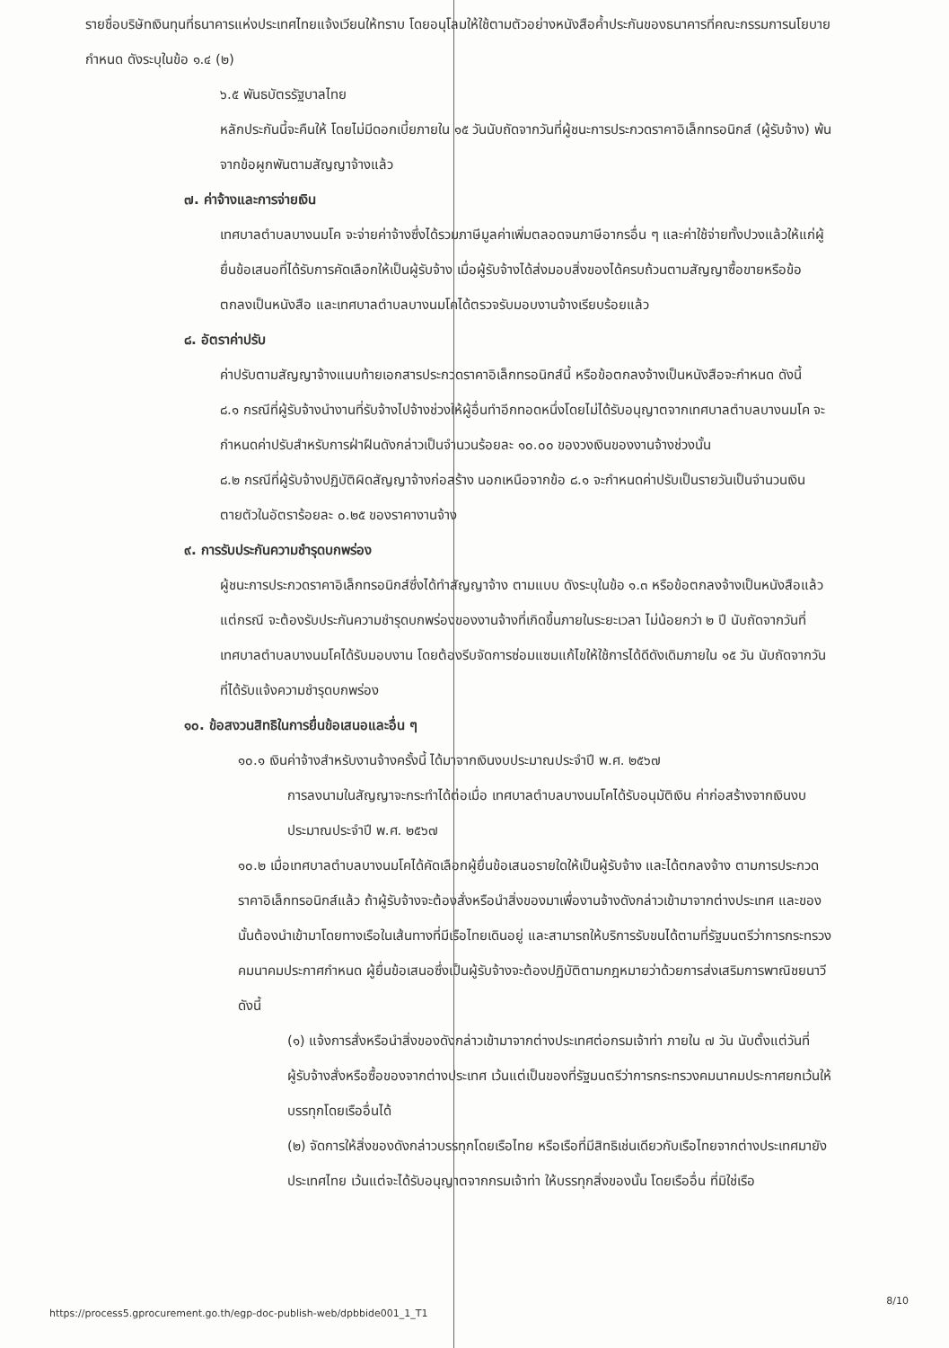รายชื่อบริษัทเงินทุนที่ธนาคารแห่งประเทศไทยแจ้งเวียนให้ทราบ โดยอนุโลมให้ใช้ตามตัวอย่างหนังสือค้ำประกันของธนาคารที่คณะกรรมการนโยบายกำหนด ดังระบุในข้อ ๑.๔ (๒)
๖.๕ พันธบัตรรัฐบาลไทย
หลักประกันนี้จะคืนให้ โดยไม่มีดอกเบี้ยภายใน ๑๕ วันนับถัดจากวันที่ผู้ชนะการประกวดราคาอิเล็กทรอนิกส์ (ผู้รับจ้าง) พ้นจากข้อผูกพันตามสัญญาจ้างแล้ว
๗. ค่าจ้างและการจ่ายเงิน
เทศบาลตำบลบางนมโค จะจ่ายค่าจ้างซึ่งได้รวมภาษีมูลค่าเพิ่มตลอดจนภาษีอากรอื่น ๆ และค่าใช้จ่ายทั้งปวงแล้วให้แก่ผู้ยื่นข้อเสนอที่ได้รับการคัดเลือกให้เป็นผู้รับจ้าง เมื่อผู้รับจ้างได้ส่งมอบสิ่งของได้ครบถ้วนตามสัญญาซื้อขายหรือข้อตกลงเป็นหนังสือ และเทศบาลตำบลบางนมโคได้ตรวจรับมอบงานจ้างเรียบร้อยแล้ว
๘. อัตราค่าปรับ
ค่าปรับตามสัญญาจ้างแนบท้ายเอกสารประกวดราคาอิเล็กทรอนิกส์นี้ หรือข้อตกลงจ้างเป็นหนังสือจะกำหนด ดังนี้
๘.๑ กรณีที่ผู้รับจ้างนำงานที่รับจ้างไปจ้างช่วงให้ผู้อื่นทำอีกทอดหนึ่งโดยไม่ได้รับอนุญาตจากเทศบาลตำบลบางนมโค จะกำหนดค่าปรับสำหรับการฝ่าฝืนดังกล่าวเป็นจำนวนร้อยละ ๑๐.๐๐ ของวงเงินของงานจ้างช่วงนั้น
๘.๒ กรณีที่ผู้รับจ้างปฏิบัติผิดสัญญาจ้างก่อสร้าง นอกเหนือจากข้อ ๘.๑ จะกำหนดค่าปรับเป็นรายวันเป็นจำนวนเงินตายตัวในอัตราร้อยละ ๐.๒๕ ของราคางานจ้าง
๙. การรับประกันความชำรุดบกพร่อง
ผู้ชนะการประกวดราคาอิเล็กทรอนิกส์ซึ่งได้ทำสัญญาจ้าง ตามแบบ ดังระบุในข้อ ๑.๓ หรือข้อตกลงจ้างเป็นหนังสือแล้วแต่กรณี จะต้องรับประกันความชำรุดบกพร่องของงานจ้างที่เกิดขึ้นภายในระยะเวลา ไม่น้อยกว่า ๒ ปี นับถัดจากวันที่เทศบาลตำบลบางนมโคได้รับมอบงาน โดยต้องรีบจัดการซ่อมแซมแก้ไขให้ใช้การได้ดีดังเดิมภายใน ๑๕ วัน นับถัดจากวันที่ได้รับแจ้งความชำรุดบกพร่อง
๑๐. ข้อสงวนสิทธิในการยื่นข้อเสนอและอื่น ๆ
๑๐.๑ เงินค่าจ้างสำหรับงานจ้างครั้งนี้ ได้มาจากเงินงบประมาณประจำปี พ.ศ. ๒๕๖๗
การลงนามในสัญญาจะกระทำได้ต่อเมื่อ เทศบาลตำบลบางนมโคได้รับอนุมัติเงิน ค่าก่อสร้างจากเงินงบประมาณประจำปี พ.ศ. ๒๕๖๗
๑๐.๒ เมื่อเทศบาลตำบลบางนมโคได้คัดเลือกผู้ยื่นข้อเสนอรายใดให้เป็นผู้รับจ้าง และได้ตกลงจ้าง ตามการประกวดราคาอิเล็กทรอนิกส์แล้ว ถ้าผู้รับจ้างจะต้องสั่งหรือนำสิ่งของมาเพื่องานจ้างดังกล่าวเข้ามาจากต่างประเทศ และของนั้นต้องนำเข้ามาโดยทางเรือในเส้นทางที่มีเรือไทยเดินอยู่ และสามารถให้บริการรับขนได้ตามที่รัฐมนตรีว่าการกระทรวงคมนาคมประกาศกำหนด ผู้ยื่นข้อเสนอซึ่งเป็นผู้รับจ้างจะต้องปฏิบัติตามกฎหมายว่าด้วยการส่งเสริมการพาณิชยนาวี ดังนี้
(๑) แจ้งการสั่งหรือนำสิ่งของดังกล่าวเข้ามาจากต่างประเทศต่อกรมเจ้าท่า ภายใน ๗ วัน นับตั้งแต่วันที่ผู้รับจ้างสั่งหรือซื้อของจากต่างประเทศ เว้นแต่เป็นของที่รัฐมนตรีว่าการกระทรวงคมนาคมประกาศยกเว้นให้บรรทุกโดยเรืออื่นได้
(๒) จัดการให้สิ่งของดังกล่าวบรรทุกโดยเรือไทย หรือเรือที่มีสิทธิเช่นเดียวกับเรือไทยจากต่างประเทศมายังประเทศไทย เว้นแต่จะได้รับอนุญาตจากกรมเจ้าท่า ให้บรรทุกสิ่งของนั้น โดยเรืออื่น ที่มิใช่เรือ
https://process5.gprocurement.go.th/egp-doc-publish-web/dpbbide001_1_T1
8/10